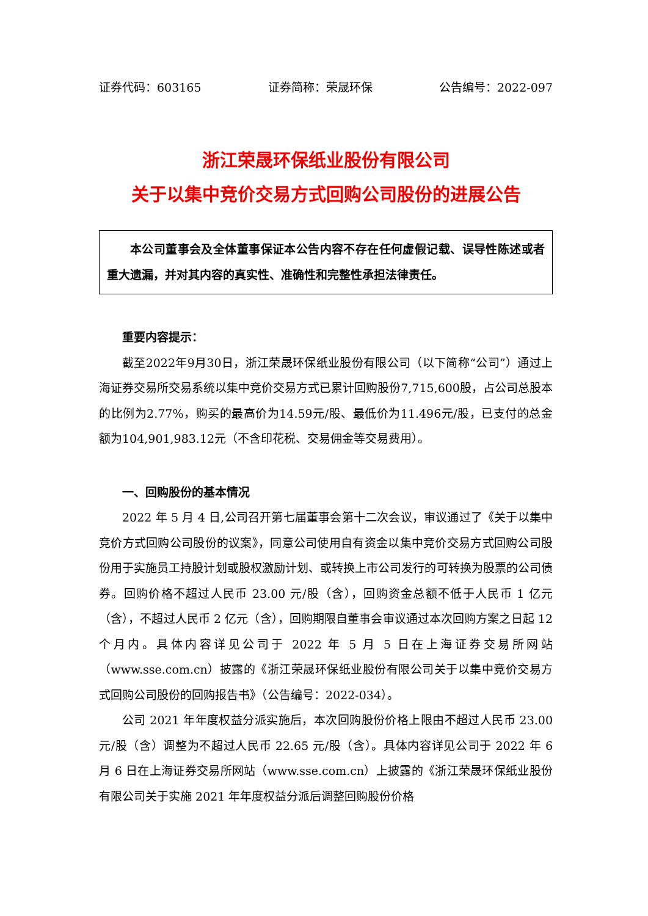证券代码：603165 证券简称：荣晟环保 公告编号：2022-097
浙江荣晟环保纸业股份有限公司
关于以集中竞价交易方式回购公司股份的进展公告
本公司董事会及全体董事保证本公告内容不存在任何虚假记载、误导性陈述或者重大遗漏，并对其内容的真实性、准确性和完整性承担法律责任。
重要内容提示：
截至2022年9月30日，浙江荣晟环保纸业股份有限公司（以下简称“公司”）通过上海证券交易所交易系统以集中竞价交易方式已累计回购股份7,715,600股，占公司总股本的比例为2.77%，购买的最高价为14.59元/股、最低价为11.496元/股，已支付的总金额为104,901,983.12元（不含印花税、交易佣金等交易费用）。
一、回购股份的基本情况
2022 年 5 月 4 日,公司召开第七届董事会第十二次会议，审议通过了《关于以集中竞价方式回购公司股份的议案》，同意公司使用自有资金以集中竞价交易方式回购公司股份用于实施员工持股计划或股权激励计划、或转换上市公司发行的可转换为股票的公司债券。回购价格不超过人民币 23.00 元/股（含），回购资金总额不低于人民币 1 亿元（含），不超过人民币 2 亿元（含），回购期限自董事会审议通过本次回购方案之日起 12 个月内。具体内容详见公司于 2022 年 5 月 5 日在上海证券交易所网站（www.sse.com.cn）披露的《浙江荣晟环保纸业股份有限公司关于以集中竞价交易方式回购公司股份的回购报告书》（公告编号：2022-034）。
公司 2021 年年度权益分派实施后，本次回购股份价格上限由不超过人民币 23.00 元/股（含）调整为不超过人民币 22.65 元/股（含）。具体内容详见公司于 2022 年 6 月 6 日在上海证券交易所网站（www.sse.com.cn）上披露的《浙江荣晟环保纸业股份有限公司关于实施 2021 年年度权益分派后调整回购股份价格